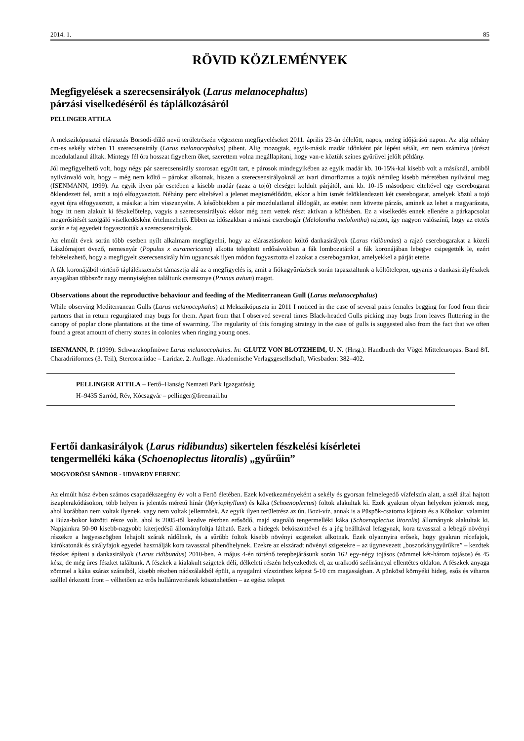2014. 1. 85
RÖVID KÖZLEMÉNYEK
Megfigyelések a szerecsensirályok (Larus melanocephalus)
párzási viselkedéséről és táplálkozásáról
PELLINGER ATTILA
A mekszikópusztai elárasztás Borsodi-dűlő nevű területrészén végeztem megfigyeléseket 2011. április 23-án délelőtt, napos, meleg időjárású napon. Az alig néhány cm-es sekély vízben 11 szerecsensirály (Larus melanocephalus) pihent. Alig mozogtak, egyik-másik madár időnként pár lépést sétált, ezt nem számítva jórészt mozdulatlanul álltak. Mintegy fél óra hosszat figyeltem őket, szerettem volna megállapítani, hogy van-e köztük színes gyűrűvel jelölt példány.
Jól megfigyelhető volt, hogy négy pár szerecsensirály szorosan együtt tart, e párosok mindegyikében az egyik madár kb. 10-15%-kal kisebb volt a másiknál, amiből nyilvánvaló volt, hogy – még nem költő – párokat alkotnak, hiszen a szerecsensirályoknál az ivari dimorfizmus a tojók némileg kisebb méretében nyilvánul meg (ISENMANN, 1999). Az egyik ilyen pár esetében a kisebb madár (azaz a tojó) eleséget koldult párjától, ami kb. 10-15 másodperc elteltével egy cserebogarat öklendezett fel, amit a tojó elfogyasztott. Néhány perc elteltével a jelenet megismétlődött, ekkor a hím ismét felöklendezett két cserebogarat, amelyek közül a tojó egyet újra elfogyasztott, a másikat a hím visszanyelte. A későbbiekben a pár mozdulatlanul álldogált, az etetést nem követte párzás, aminek az lehet a magyarázata, hogy itt nem alakult ki fészkelőtelep, vagyis a szerecsensirályok ekkor még nem vettek részt aktívan a költésben. Ez a viselkedés ennek ellenére a párkapcsolat megerősítését szolgáló viselkedésként értelmezhető. Ebben az időszakban a májusi cserebogár (Melolontha melolontha) rajzott, így nagyon valószínű, hogy az etetés során e faj egyedeit fogyasztották a szerecsensirályok.
Az elmúlt évek során több esetben nyílt alkalmam megfigyelni, hogy az elárasztásokon költő dankasirályok (Larus ridibundus) a rajzó cserebogarakat a közeli Lászlómajort övező, nemesnyár (Populus x euramericana) alkotta telepített erdősávokban a fák lombozatáról a fák koronájában lebegve csipegették le, ezért feltételezhető, hogy a megfigyelt szerecsensirály hím ugyancsak ilyen módon fogyasztotta el azokat a cserebogarakat, amelyekkel a párját etette.
A fák koronájából történő táplálékszerzést támasztja alá az a megfigyelés is, amit a fiókagyűrűzések során tapasztaltunk a költőtelepen, ugyanis a dankasirályfészkek anyagában többször nagy mennyiségben találtunk cseresznye (Prunus avium) magot.
Observations about the reproductive behaviour and feeding of the Mediterranean Gull (Larus melanocephalus)
While observing Mediterranean Gulls (Larus melanocephalus) at Mekszikópuszta in 2011 I noticed in the case of several pairs females begging for food from their partners that in return regurgitated may bugs for them. Apart from that I observed several times Black-headed Gulls picking may bugs from leaves fluttering in the canopy of poplar clone plantations at the time of swarming. The regularity of this foraging strategy in the case of gulls is suggested also from the fact that we often found a great amount of cherry stones in colonies when ringing young ones.
ISENMANN, P. (1999): Schwarzkopfmöwe Larus melanocephalus. In: GLUTZ VON BLOTZHEIM, U. N. (Hrsg.): Handbuch der Vögel Mitteleuropas. Band 8/I. Charadriiformes (3. Teil), Stercorariidae – Laridae. 2. Auflage. Akademische Verlagsgesellschaft, Wiesbaden: 382–402.
PELLINGER ATTILA – Fertő–Hanság Nemzeti Park Igazgatóság
H–9435 Sarród, Rév, Kócsagvár – pellinger@freemail.hu
Fertői dankasirályok (Larus ridibundus) sikertelen fészkelési kísérletei
tengermelléki káka (Schoenoplectus litoralis) „gyűrűin”
MOGYORÓSI SÁNDOR - UDVARDY FERENC
Az elmúlt húsz évben számos csapadékszegény év volt a Fertő életében. Ezek következményeként a sekély és gyorsan felmelegedő vízfelszín alatt, a szél által hajtott iszaplerakódásokon, több helyen is jelentős méretű hínár (Myriophyllum) és káka (Schoenoplectus) foltok alakultak ki. Ezek gyakran olyan helyeken jelentek meg, ahol korábban nem voltak ilyenek, vagy nem voltak jellemzőek. Az egyik ilyen területrész az ún. Bozi-víz, annak is a Püspök-csatorna kijárata és a Kőbokor, valamint a Búza-bokor közötti része volt, ahol is 2005-től kezdve részben erősödő, majd stagnáló tengermelléki káka (Schoenoplectus litoralis) állományok alakultak ki. Napjainkra 50-90 kisebb-nagyobb kiterjedésű állományfoltja látható. Ezek a hidegek beköszöntével és a jég beálltával lefagynak, kora tavasszal a lebegő növényi részekre a hegyesszögben lehajolt szárak rádőlnek, és a sűrűbb foltok kisebb növényi szigeteket alkotnak. Ezek olyannyira erősek, hogy gyakran récefajok, kárókatonák és sirályfajok egyedei használják kora tavasszal pihenőhelynek. Ezekre az elszáradt növényi szigetekre – az úgynevezett „boszorkánygyűrűkre” – kezdtek fészket építeni a dankasirályok (Larus ridibundus) 2010-ben. A május 4-én történő terepbejárásunk során 162 egy-négy tojásos (zömmel két-három tojásos) és 45 kész, de még üres fészket találtunk. A fészkek a kialakult szigetek déli, délkeleti részén helyezkedtek el, az uralkodó széliránnyal ellentétes oldalon. A fészkek anyaga zömmel a káka száraz száraiból, kisebb részben nádszálakból épült, a nyugalmi vízszinthez képest 5-10 cm magasságban. A pünkösd környéki hideg, esős és viharos széllel érkezett front – vélhetően az erős hullámverésnek köszönhetően – az egész telepet